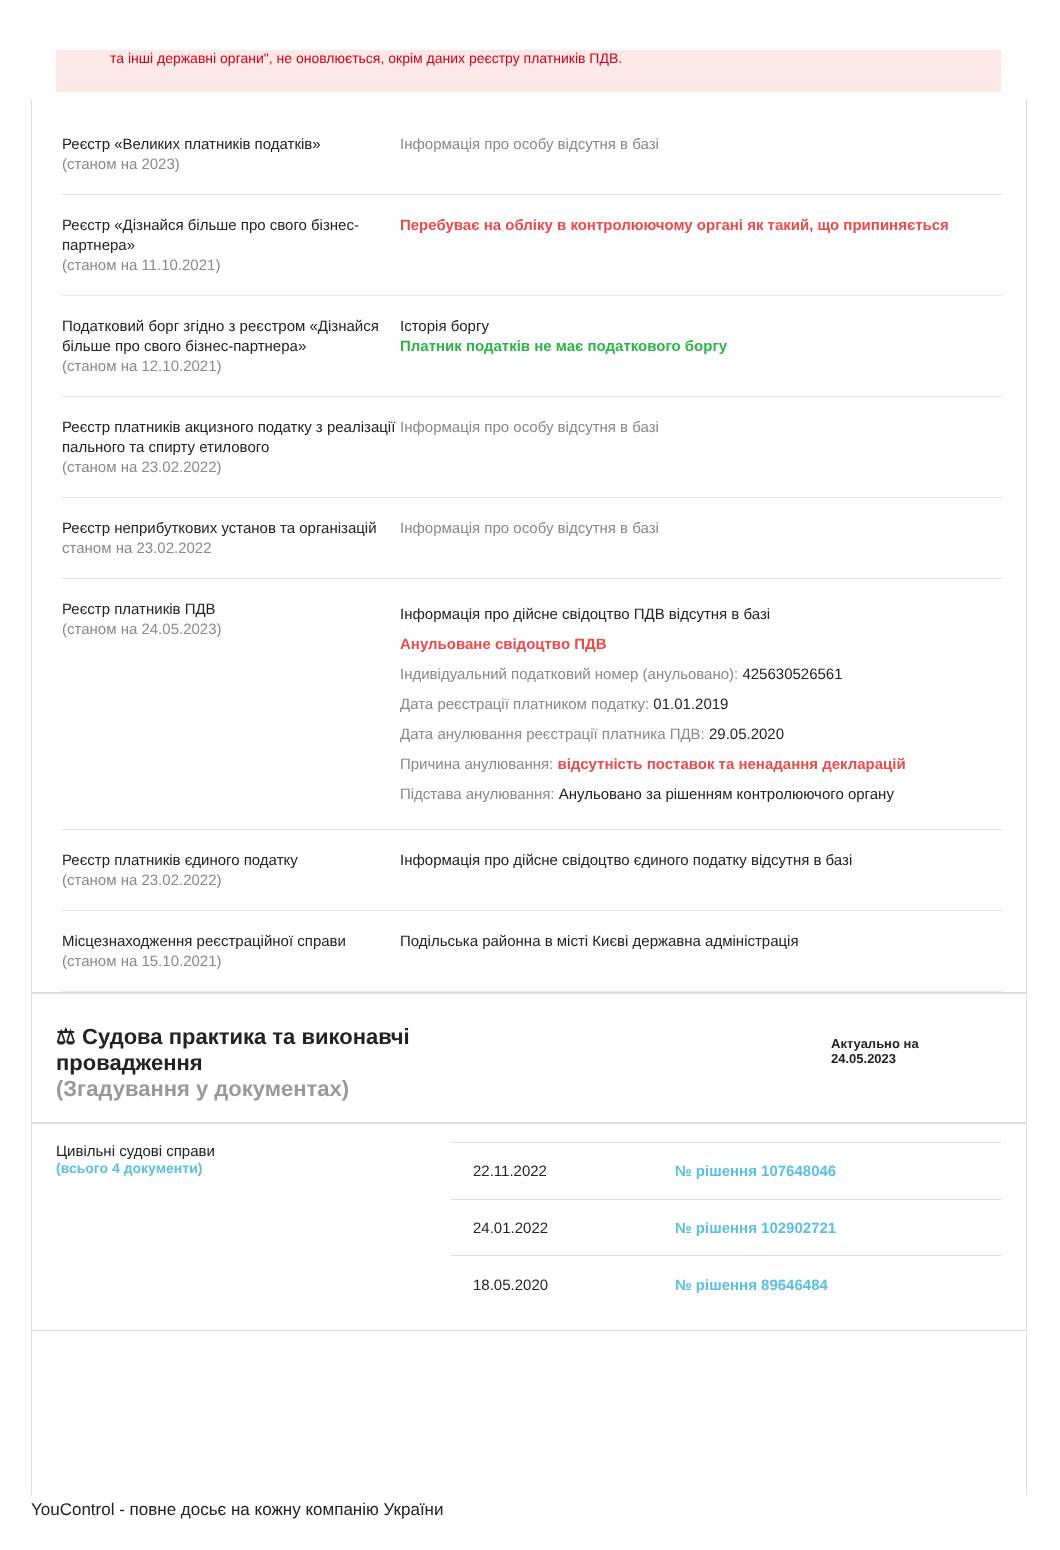та інші державні органи", не оновлюється, окрім даних реєстру платників ПДВ.
| Реєстр «Великих платників податків» (станом на 2023) | Інформація про особу відсутня в базі |
| Реєстр «Дізнайся більше про свого бізнес-партнера» (станом на 11.10.2021) | Перебуває на обліку в контролюючому органі як такий, що припиняється |
| Податковий борг згідно з реєстром «Дізнайся більше про свого бізнес-партнера» (станом на 12.10.2021) | Історія боргу Платник податків не має податкового боргу |
| Реєстр платників акцизного податку з реалізації пального та спирту етилового (станом на 23.02.2022) | Інформація про особу відсутня в базі |
| Реєстр неприбуткових установ та організацій станом на 23.02.2022 | Інформація про особу відсутня в базі |
| Реєстр платників ПДВ (станом на 24.05.2023) | Інформація про дійсне свідоцтво ПДВ відсутня в базі Анульоване свідоцтво ПДВ Індивідуальний податковий номер (анульовано): 425630526561 Дата реєстрації платником податку: 01.01.2019 Дата анулювання реєстрації платника ПДВ: 29.05.2020 Причина анулювання: відсутність поставок та ненадання декларацій Підстава анулювання: Анульовано за рішенням контролюючого органу |
| Реєстр платників єдиного податку (станом на 23.02.2022) | Інформація про дійсне свідоцтво єдиного податку відсутня в базі |
| Місцезнаходження реєстраційної справи (станом на 15.10.2021) | Подільська районна в місті Києві державна адміністрація |
⚖ Судова практика та виконавчі
провадження
(Згадування у документах)
Актуально на
24.05.2023
Цивільні судові справи
(всього 4 документи)
| 22.11.2022 | № рішення 107648046 |
| 24.01.2022 | № рішення 102902721 |
| 18.05.2020 | № рішення 89646484 |
YouControl - повне досьє на кожну компанію України